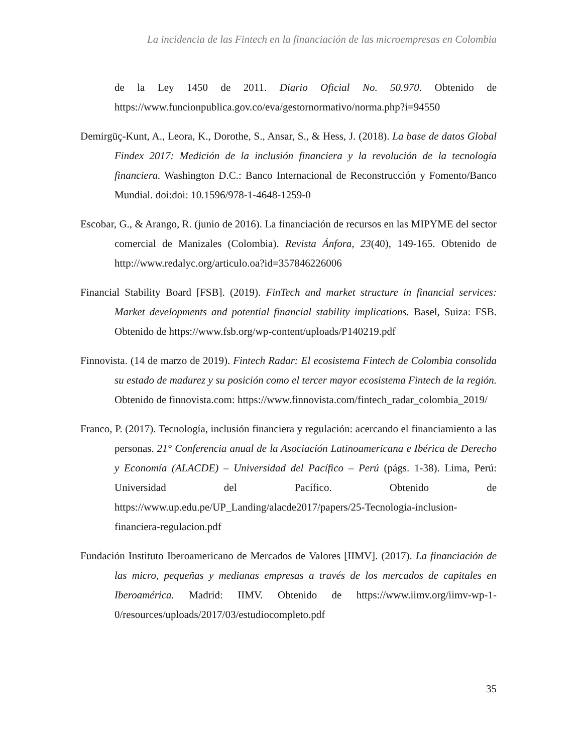La incidencia de las Fintech en la financiación de las microempresas en Colombia
de la Ley 1450 de 2011. Diario Oficial No. 50.970. Obtenido de https://www.funcionpublica.gov.co/eva/gestornormativo/norma.php?i=94550
Demirgüç-Kunt, A., Leora, K., Dorothe, S., Ansar, S., & Hess, J. (2018). La base de datos Global Findex 2017: Medición de la inclusión financiera y la revolución de la tecnología financiera. Washington D.C.: Banco Internacional de Reconstrucción y Fomento/Banco Mundial. doi:doi: 10.1596/978-1-4648-1259-0
Escobar, G., & Arango, R. (junio de 2016). La financiación de recursos en las MIPYME del sector comercial de Manizales (Colombia). Revista Ánfora, 23(40), 149-165. Obtenido de http://www.redalyc.org/articulo.oa?id=357846226006
Financial Stability Board [FSB]. (2019). FinTech and market structure in financial services: Market developments and potential financial stability implications. Basel, Suiza: FSB. Obtenido de https://www.fsb.org/wp-content/uploads/P140219.pdf
Finnovista. (14 de marzo de 2019). Fintech Radar: El ecosistema Fintech de Colombia consolida su estado de madurez y su posición como el tercer mayor ecosistema Fintech de la región. Obtenido de finnovista.com: https://www.finnovista.com/fintech_radar_colombia_2019/
Franco, P. (2017). Tecnología, inclusión financiera y regulación: acercando el financiamiento a las personas. 21° Conferencia anual de la Asociación Latinoamericana e Ibérica de Derecho y Economía (ALACDE) – Universidad del Pacífico – Perú (págs. 1-38). Lima, Perú: Universidad del Pacífico. Obtenido de https://www.up.edu.pe/UP_Landing/alacde2017/papers/25-Tecnologia-inclusion-financiera-regulacion.pdf
Fundación Instituto Iberoamericano de Mercados de Valores [IIMV]. (2017). La financiación de las micro, pequeñas y medianas empresas a través de los mercados de capitales en Iberoamérica. Madrid: IIMV. Obtenido de https://www.iimv.org/iimv-wp-1-0/resources/uploads/2017/03/estudiocompleto.pdf
35